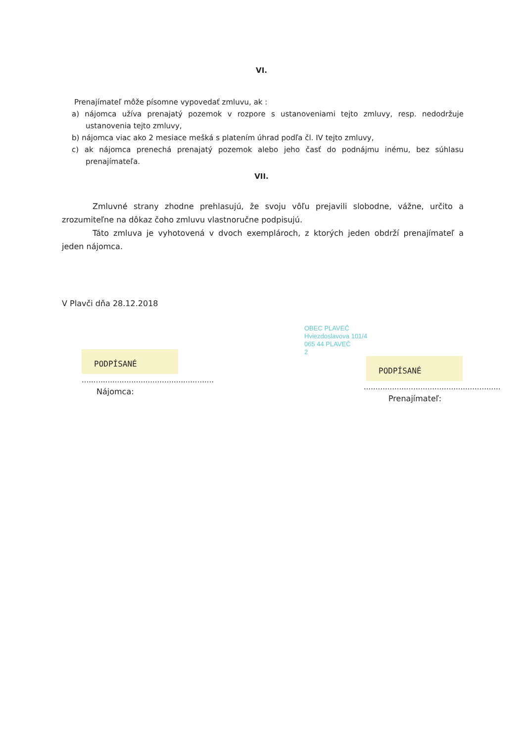VI.
Prenajímateľ môže písomne vypovedať zmluvu, ak :
a) nájomca užíva prenajatý pozemok v rozpore s ustanoveniami tejto zmluvy, resp. nedodržuje ustanovenia tejto zmluvy,
b) nájomca viac ako 2 mesiace mešká s platením úhrad podľa čl. IV tejto zmluvy,
c) ak nájomca prenechá prenajatý pozemok alebo jeho časť do podnájmu inému, bez súhlasu prenajímateľa.
VII.
Zmluvné strany zhodne prehlasujú, že svoju vôľu prejavili slobodne, vážne, určito a zrozumiteľne na dôkaz čoho zmluvu vlastnoručne podpisujú.
Táto zmluva je vyhotovená v dvoch exemplároch, z ktorých jeden obdrží prenajímateľ a jeden nájomca.
V Plavči dňa 28.12.2018
PODPÍSANÉ
........................................................
Nájomca:
OBEC PLAVEČ
Hviezdoslavova 101/4
065 44 PLAVEČ
2
PODPÍSANÉ
..........................................................
Prenajímateľ: